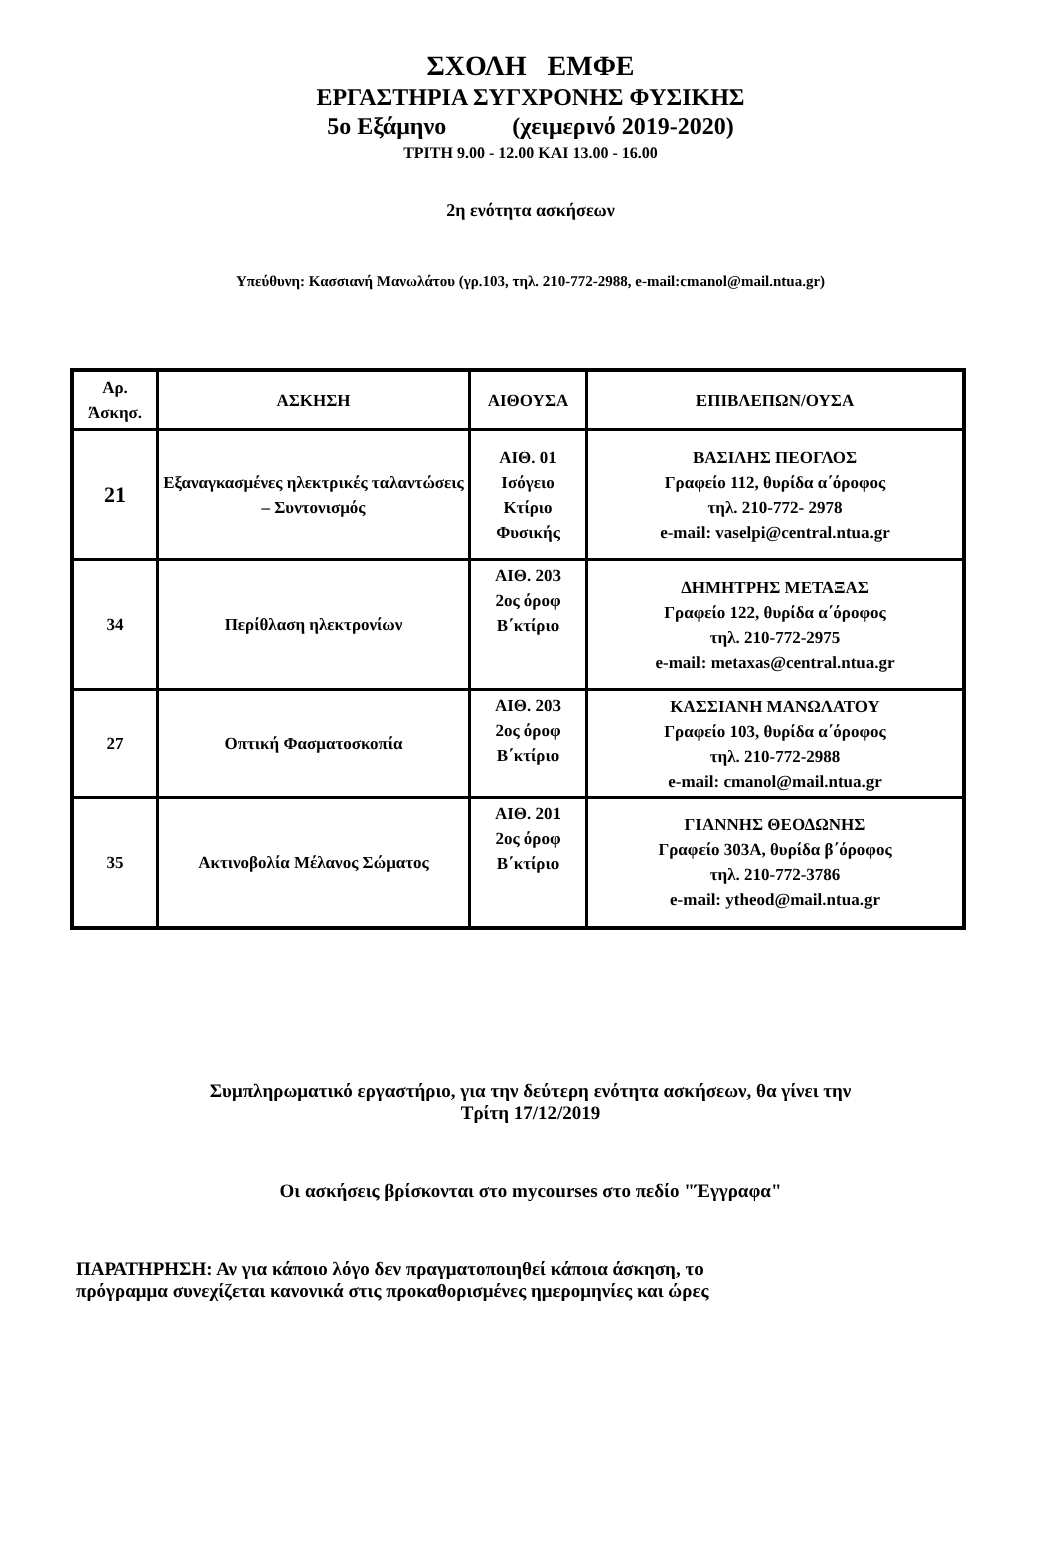ΣΧΟΛΗ ΕΜΦΕ
ΕΡΓΑΣΤΗΡΙΑ ΣΥΓΧΡΟΝΗΣ ΦΥΣΙΚΗΣ
5ο Εξάμηνο (χειμερινό 2019-2020)
ΤΡΙΤΗ 9.00 - 12.00 ΚΑΙ 13.00 - 16.00
2η ενότητα ασκήσεων
Υπεύθυνη: Κασσιανή Μανωλάτου (γρ.103, τηλ. 210-772-2988, e-mail:cmanol@mail.ntua.gr)
| Αρ. Άσκησ. | ΑΣΚΗΣΗ | ΑΙΘΟΥΣΑ | ΕΠΙΒΛΕΠΩΝ/ΟΥΣΑ |
| --- | --- | --- | --- |
| 21 | Εξαναγκασμένες ηλεκτρικές ταλαντώσεις – Συντονισμός | ΑΙΘ. 01 Ισόγειο Κτίριο Φυσικής | ΒΑΣΙΛΗΣ ΠΕΟΓΛΟΣ Γραφείο 112, θυρίδα α΄όροφος τηλ. 210-772- 2978 e-mail: vaselpi@central.ntua.gr |
| 34 | Περίθλαση ηλεκτρονίων | ΑΙΘ. 203 2ος όροφ Β΄κτίριο | ΔΗΜΗΤΡΗΣ ΜΕΤΑΞΑΣ Γραφείο 122, θυρίδα α΄όροφος τηλ. 210-772-2975 e-mail: metaxas@central.ntua.gr |
| 27 | Οπτική Φασματοσκοπία | ΑΙΘ. 203 2ος όροφ Β΄κτίριο | ΚΑΣΣΙΑΝΗ ΜΑΝΩΛΑΤΟΥ Γραφείο 103, θυρίδα α΄όροφος τηλ. 210-772-2988 e-mail: cmanol@mail.ntua.gr |
| 35 | Ακτινοβολία Μέλανος Σώματος | ΑΙΘ. 201 2ος όροφ Β΄κτίριο | ΓΙΑΝΝΗΣ ΘΕΟΔΩΝΗΣ Γραφείο 303Α, θυρίδα β΄όροφος τηλ. 210-772-3786 e-mail: ytheod@mail.ntua.gr |
Συμπληρωματικό εργαστήριο, για την δεύτερη ενότητα ασκήσεων, θα γίνει την
Τρίτη 17/12/2019
Οι ασκήσεις βρίσκονται στο mycourses στο πεδίο "Έγγραφα"
ΠΑΡΑΤΗΡΗΣΗ: Αν για κάποιο λόγο δεν πραγματοποιηθεί κάποια άσκηση, το
πρόγραμμα συνεχίζεται κανονικά στις προκαθορισμένες ημερομηνίες και ώρες